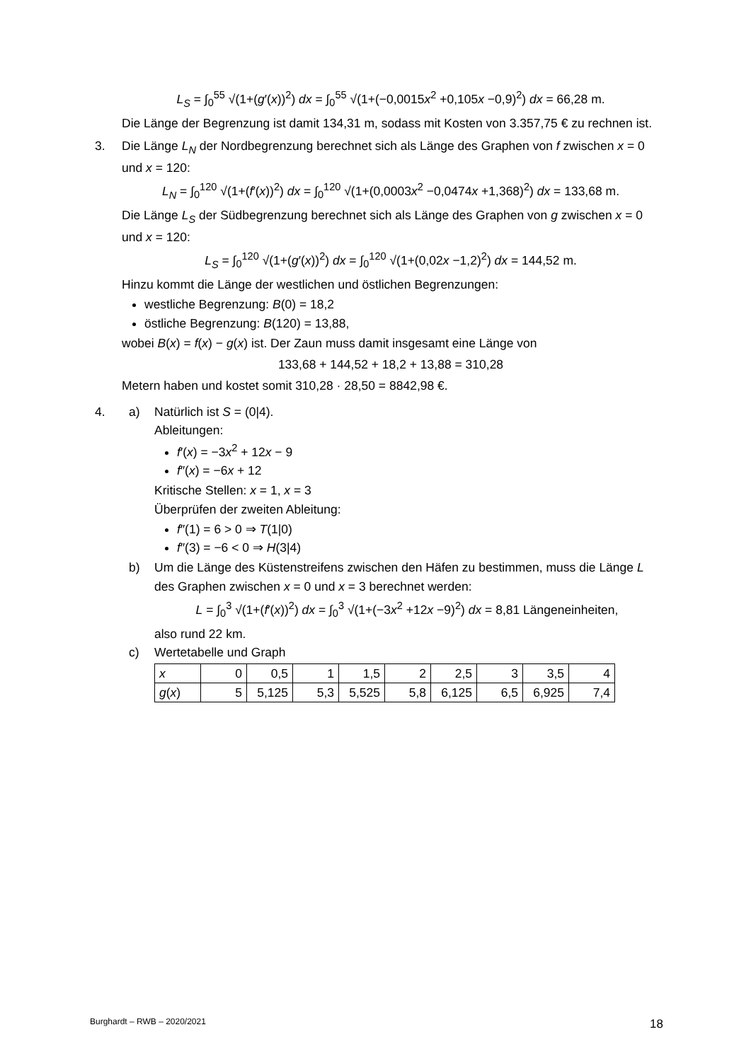L<sub>S</sub> = ∫<sub>0</sub><sup>55</sup> √(1+(g′(x))<sup>2</sup>) dx = ∫<sub>0</sub><sup>55</sup> √(1+(−0,0015x<sup>2</sup> +0,105x −0,9)<sup>2</sup>) dx = 66,28 m.
Die Länge der Begrenzung ist damit 134,31 m, sodass mit Kosten von 3.357,75 € zu rechnen ist.
3. Die Länge L<sub>N</sub> der Nordbegrenzung berechnet sich als Länge des Graphen von f zwischen x = 0 und x = 120:
L<sub>N</sub> = ∫<sub>0</sub><sup>120</sup> √(1+(f′(x))<sup>2</sup>) dx = ∫<sub>0</sub><sup>120</sup> √(1+(0,0003x<sup>2</sup> −0,0474x +1,368)<sup>2</sup>) dx = 133,68 m.
Die Länge L<sub>S</sub> der Südbegrenzung berechnet sich als Länge des Graphen von g zwischen x = 0 und x = 120:
L<sub>S</sub> = ∫<sub>0</sub><sup>120</sup> √(1+(g′(x))<sup>2</sup>) dx = ∫<sub>0</sub><sup>120</sup> √(1+(0,02x −1,2)<sup>2</sup>) dx = 144,52 m.
Hinzu kommt die Länge der westlichen und östlichen Begrenzungen:
westliche Begrenzung: B(0) = 18,2
östliche Begrenzung: B(120) = 13,88,
wobei B(x) = f(x) − g(x) ist. Der Zaun muss damit insgesamt eine Länge von
133,68 + 144,52 + 18,2 + 13,88 = 310,28
Metern haben und kostet somit 310,28 · 28,50 = 8842,98 €.
4. a) Natürlich ist S = (0|4).
Ableitungen:
f′(x) = −3x<sup>2</sup> + 12x − 9
f″(x) = −6x + 12
Kritische Stellen: x = 1, x = 3
Überprüfen der zweiten Ableitung:
f″(1) = 6 > 0 ⇒ T(1|0)
f″(3) = −6 < 0 ⇒ H(3|4)
b) Um die Länge des Küstenstreifens zwischen den Häfen zu bestimmen, muss die Länge L des Graphen zwischen x = 0 und x = 3 berechnet werden:
L = ∫<sub>0</sub><sup>3</sup> √(1+(f′(x))<sup>2</sup>) dx = ∫<sub>0</sub><sup>3</sup> √(1+(−3x<sup>2</sup> +12x −9)<sup>2</sup>) dx = 8,81 Längeneinheiten,
also rund 22 km.
c) Wertetabelle und Graph
| x | 0 | 0,5 | 1 | 1,5 | 2 | 2,5 | 3 | 3,5 | 4 |
| g ( x ) | 5 | 5,125 | 5,3 | 5,525 | 5,8 | 6,125 | 6,5 | 6,925 | 7,4 |
Burghardt – RWB – 2020/2021 18